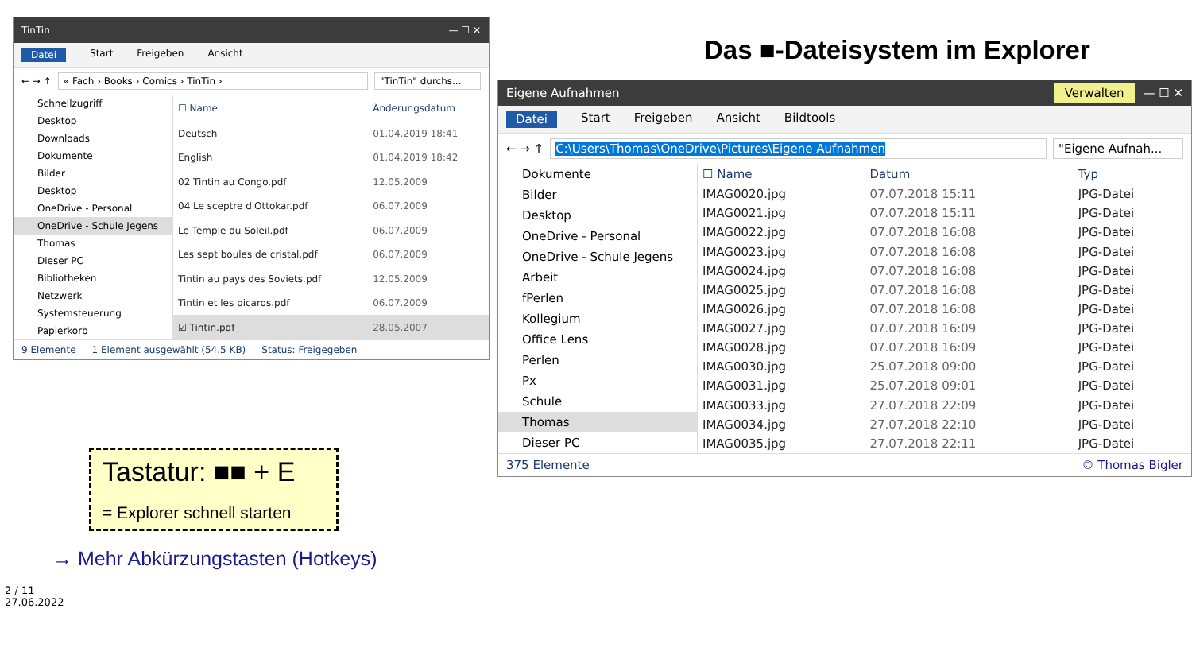TinTin — ☐ ✕
Datei Start Freigeben Ansicht
← → ↑ « Fach › Books › Comics › TinTin › "TinTin" durchs...
Schnellzugriff
Desktop
Downloads
Dokumente
Bilder
Desktop
OneDrive - Personal
OneDrive - Schule Jegens
Thomas
Dieser PC
Bibliotheken
Netzwerk
Systemsteuerung
Papierkorb
| ☐ Name | Änderungsdatum |
| --- | --- |
| Deutsch | 01.04.2019 18:41 |
| English | 01.04.2019 18:42 |
| 02 Tintin au Congo.pdf | 12.05.2009 |
| 04 Le sceptre d'Ottokar.pdf | 06.07.2009 |
| Le Temple du Soleil.pdf | 06.07.2009 |
| Les sept boules de cristal.pdf | 06.07.2009 |
| Tintin au pays des Soviets.pdf | 12.05.2009 |
| Tintin et les picaros.pdf | 06.07.2009 |
| ☑ Tintin.pdf | 28.05.2007 |
9 Elemente 1 Element ausgewählt (54.5 KB) Status: Freigegeben
Tastatur: ■■ + E
= Explorer schnell starten
→ Mehr Abkürzungstasten (Hotkeys)
2 / 11
27.06.2022
Das ■-Dateisystem im Explorer
Eigene Aufnahmen Verwalten — ☐ ✕
Datei Start Freigeben Ansicht Bildtools
← → ↑ C:\Users\Thomas\OneDrive\Pictures\Eigene Aufnahmen "Eigene Aufnah...
Dokumente
Bilder
Desktop
OneDrive - Personal
OneDrive - Schule Jegens
Arbeit
fPerlen
Kollegium
Office Lens
Perlen
Px
Schule
Thomas
Dieser PC
| ☐ Name | Datum | Typ |
| --- | --- | --- |
| IMAG0020.jpg | 07.07.2018 15:11 | JPG-Datei |
| IMAG0021.jpg | 07.07.2018 15:11 | JPG-Datei |
| IMAG0022.jpg | 07.07.2018 16:08 | JPG-Datei |
| IMAG0023.jpg | 07.07.2018 16:08 | JPG-Datei |
| IMAG0024.jpg | 07.07.2018 16:08 | JPG-Datei |
| IMAG0025.jpg | 07.07.2018 16:08 | JPG-Datei |
| IMAG0026.jpg | 07.07.2018 16:08 | JPG-Datei |
| IMAG0027.jpg | 07.07.2018 16:09 | JPG-Datei |
| IMAG0028.jpg | 07.07.2018 16:09 | JPG-Datei |
| IMAG0030.jpg | 25.07.2018 09:00 | JPG-Datei |
| IMAG0031.jpg | 25.07.2018 09:01 | JPG-Datei |
| IMAG0033.jpg | 27.07.2018 22:09 | JPG-Datei |
| IMAG0034.jpg | 27.07.2018 22:10 | JPG-Datei |
| IMAG0035.jpg | 27.07.2018 22:11 | JPG-Datei |
375 Elemente © Thomas Bigler